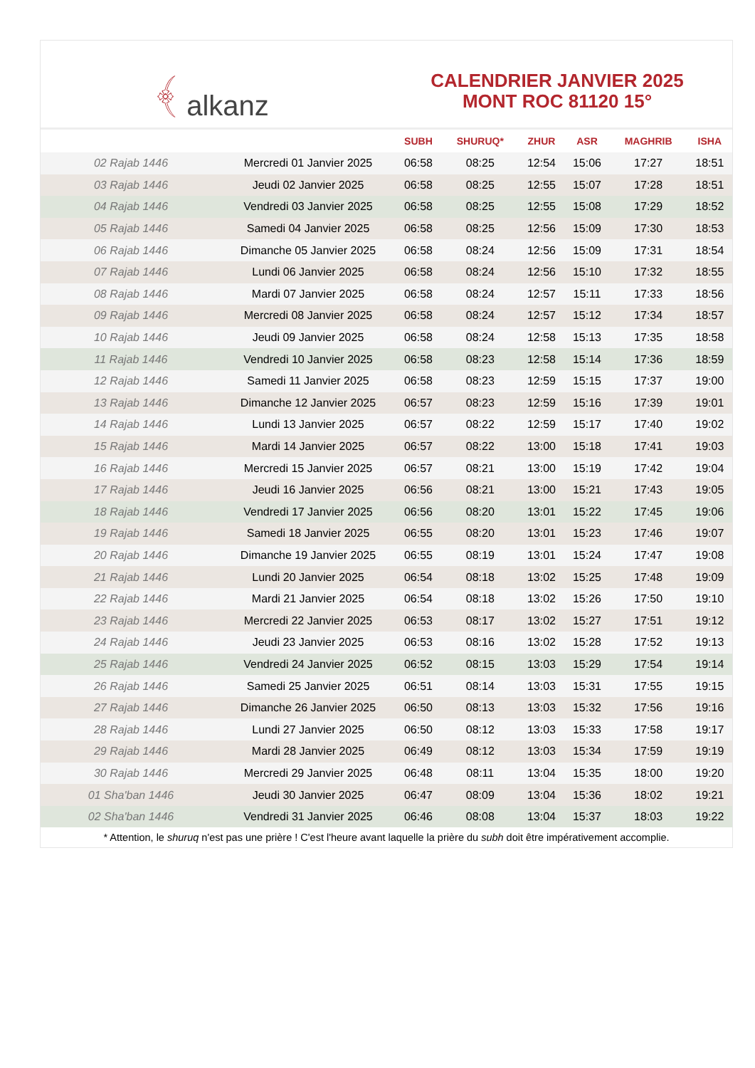﴾ alkanz
CALENDRIER JANVIER 2025
MONT ROC 81120 15°
| | | SUBH | SHURUQ* | ZHUR | ASR | MAGHRIB | ISHA |
| --- | --- | --- | --- | --- | --- | --- | --- |
| 02 Rajab 1446 | Mercredi 01 Janvier 2025 | 06:58 | 08:25 | 12:54 | 15:06 | 17:27 | 18:51 |
| 03 Rajab 1446 | Jeudi 02 Janvier 2025 | 06:58 | 08:25 | 12:55 | 15:07 | 17:28 | 18:51 |
| 04 Rajab 1446 | Vendredi 03 Janvier 2025 | 06:58 | 08:25 | 12:55 | 15:08 | 17:29 | 18:52 |
| 05 Rajab 1446 | Samedi 04 Janvier 2025 | 06:58 | 08:25 | 12:56 | 15:09 | 17:30 | 18:53 |
| 06 Rajab 1446 | Dimanche 05 Janvier 2025 | 06:58 | 08:24 | 12:56 | 15:09 | 17:31 | 18:54 |
| 07 Rajab 1446 | Lundi 06 Janvier 2025 | 06:58 | 08:24 | 12:56 | 15:10 | 17:32 | 18:55 |
| 08 Rajab 1446 | Mardi 07 Janvier 2025 | 06:58 | 08:24 | 12:57 | 15:11 | 17:33 | 18:56 |
| 09 Rajab 1446 | Mercredi 08 Janvier 2025 | 06:58 | 08:24 | 12:57 | 15:12 | 17:34 | 18:57 |
| 10 Rajab 1446 | Jeudi 09 Janvier 2025 | 06:58 | 08:24 | 12:58 | 15:13 | 17:35 | 18:58 |
| 11 Rajab 1446 | Vendredi 10 Janvier 2025 | 06:58 | 08:23 | 12:58 | 15:14 | 17:36 | 18:59 |
| 12 Rajab 1446 | Samedi 11 Janvier 2025 | 06:58 | 08:23 | 12:59 | 15:15 | 17:37 | 19:00 |
| 13 Rajab 1446 | Dimanche 12 Janvier 2025 | 06:57 | 08:23 | 12:59 | 15:16 | 17:39 | 19:01 |
| 14 Rajab 1446 | Lundi 13 Janvier 2025 | 06:57 | 08:22 | 12:59 | 15:17 | 17:40 | 19:02 |
| 15 Rajab 1446 | Mardi 14 Janvier 2025 | 06:57 | 08:22 | 13:00 | 15:18 | 17:41 | 19:03 |
| 16 Rajab 1446 | Mercredi 15 Janvier 2025 | 06:57 | 08:21 | 13:00 | 15:19 | 17:42 | 19:04 |
| 17 Rajab 1446 | Jeudi 16 Janvier 2025 | 06:56 | 08:21 | 13:00 | 15:21 | 17:43 | 19:05 |
| 18 Rajab 1446 | Vendredi 17 Janvier 2025 | 06:56 | 08:20 | 13:01 | 15:22 | 17:45 | 19:06 |
| 19 Rajab 1446 | Samedi 18 Janvier 2025 | 06:55 | 08:20 | 13:01 | 15:23 | 17:46 | 19:07 |
| 20 Rajab 1446 | Dimanche 19 Janvier 2025 | 06:55 | 08:19 | 13:01 | 15:24 | 17:47 | 19:08 |
| 21 Rajab 1446 | Lundi 20 Janvier 2025 | 06:54 | 08:18 | 13:02 | 15:25 | 17:48 | 19:09 |
| 22 Rajab 1446 | Mardi 21 Janvier 2025 | 06:54 | 08:18 | 13:02 | 15:26 | 17:50 | 19:10 |
| 23 Rajab 1446 | Mercredi 22 Janvier 2025 | 06:53 | 08:17 | 13:02 | 15:27 | 17:51 | 19:12 |
| 24 Rajab 1446 | Jeudi 23 Janvier 2025 | 06:53 | 08:16 | 13:02 | 15:28 | 17:52 | 19:13 |
| 25 Rajab 1446 | Vendredi 24 Janvier 2025 | 06:52 | 08:15 | 13:03 | 15:29 | 17:54 | 19:14 |
| 26 Rajab 1446 | Samedi 25 Janvier 2025 | 06:51 | 08:14 | 13:03 | 15:31 | 17:55 | 19:15 |
| 27 Rajab 1446 | Dimanche 26 Janvier 2025 | 06:50 | 08:13 | 13:03 | 15:32 | 17:56 | 19:16 |
| 28 Rajab 1446 | Lundi 27 Janvier 2025 | 06:50 | 08:12 | 13:03 | 15:33 | 17:58 | 19:17 |
| 29 Rajab 1446 | Mardi 28 Janvier 2025 | 06:49 | 08:12 | 13:03 | 15:34 | 17:59 | 19:19 |
| 30 Rajab 1446 | Mercredi 29 Janvier 2025 | 06:48 | 08:11 | 13:04 | 15:35 | 18:00 | 19:20 |
| 01 Sha'ban 1446 | Jeudi 30 Janvier 2025 | 06:47 | 08:09 | 13:04 | 15:36 | 18:02 | 19:21 |
| 02 Sha'ban 1446 | Vendredi 31 Janvier 2025 | 06:46 | 08:08 | 13:04 | 15:37 | 18:03 | 19:22 |
* Attention, le shuruq n'est pas une prière ! C'est l'heure avant laquelle la prière du subh doit être impérativement accomplie.